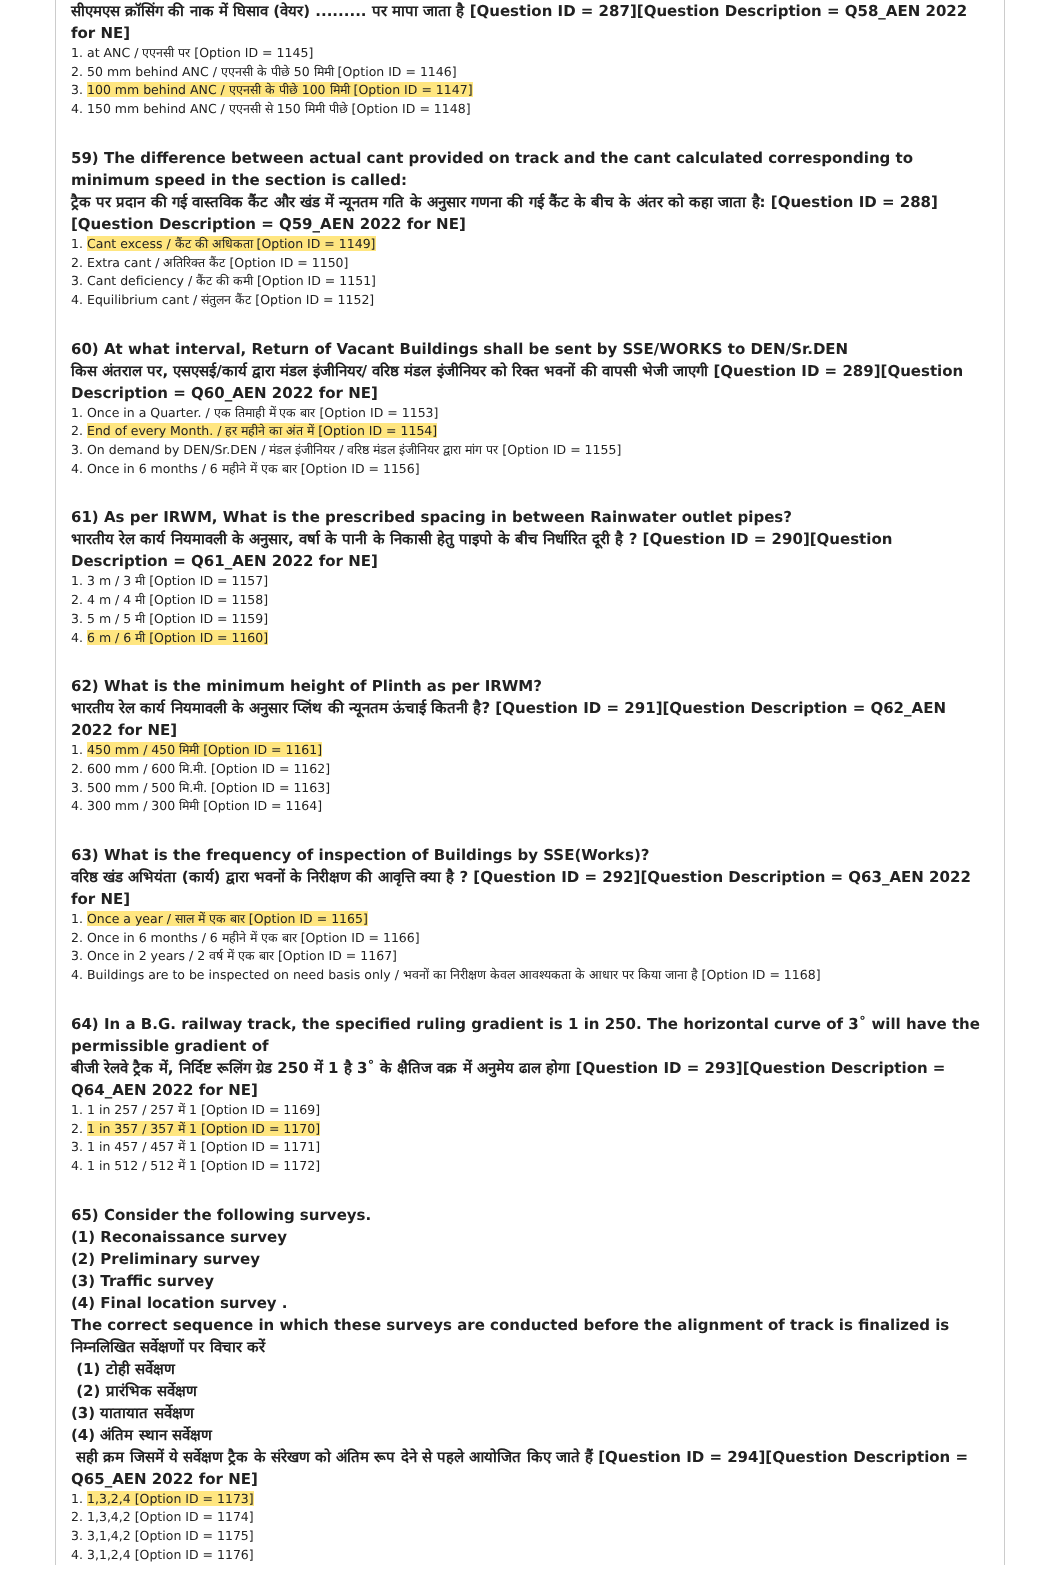सीएमएस क्रॉसिंग की नाक में घिसाव (वेयर) ......... पर मापा जाता है [Question ID = 287][Question Description = Q58_AEN 2022 for NE]
1. at ANC / एएनसी पर [Option ID = 1145]
2. 50 mm behind ANC / एएनसी के पीछे 50 मिमी [Option ID = 1146]
3. 100 mm behind ANC / एएनसी के पीछे 100 मिमी [Option ID = 1147]
4. 150 mm behind ANC / एएनसी से 150 मिमी पीछे [Option ID = 1148]
59) The difference between actual cant provided on track and the cant calculated corresponding to minimum speed in the section is called:
ट्रैक पर प्रदान की गई वास्तविक कैंट और खंड में न्यूनतम गति के अनुसार गणना की गई कैंट के बीच के अंतर को कहा जाता है: [Question ID = 288][Question Description = Q59_AEN 2022 for NE]
1. Cant excess / कैंट की अधिकता [Option ID = 1149]
2. Extra cant / अतिरिक्त कैंट [Option ID = 1150]
3. Cant deficiency / कैंट की कमी [Option ID = 1151]
4. Equilibrium cant / संतुलन कैंट [Option ID = 1152]
60) At what interval, Return of Vacant Buildings shall be sent by SSE/WORKS to DEN/Sr.DEN
किस अंतराल पर, एसएसई/कार्य द्वारा मंडल इंजीनियर/ वरिष्ठ मंडल इंजीनियर को रिक्त भवनों की वापसी भेजी जाएगी [Question ID = 289][Question Description = Q60_AEN 2022 for NE]
1. Once in a Quarter. / एक तिमाही में एक बार [Option ID = 1153]
2. End of every Month. / हर महीने का अंत में [Option ID = 1154]
3. On demand by DEN/Sr.DEN / मंडल इंजीनियर / वरिष्ठ मंडल इंजीनियर द्वारा मांग पर [Option ID = 1155]
4. Once in 6 months / 6 महीने में एक बार [Option ID = 1156]
61) As per IRWM, What is the prescribed spacing in between Rainwater outlet pipes?
भारतीय रेल कार्य नियमावली के अनुसार, वर्षा के पानी के निकासी हेतु पाइपो के बीच निर्धारित दूरी है ? [Question ID = 290][Question Description = Q61_AEN 2022 for NE]
1. 3 m / 3 मी [Option ID = 1157]
2. 4 m / 4 मी [Option ID = 1158]
3. 5 m / 5 मी [Option ID = 1159]
4. 6 m / 6 मी [Option ID = 1160]
62) What is the minimum height of Plinth as per IRWM?
भारतीय रेल कार्य नियमावली के अनुसार प्लिंथ की न्यूनतम ऊंचाई कितनी है? [Question ID = 291][Question Description = Q62_AEN 2022 for NE]
1. 450 mm / 450 मिमी [Option ID = 1161]
2. 600 mm / 600 मि.मी. [Option ID = 1162]
3. 500 mm / 500 मि.मी. [Option ID = 1163]
4. 300 mm / 300 मिमी [Option ID = 1164]
63) What is the frequency of inspection of Buildings by SSE(Works)?
वरिष्ठ खंड अभियंता (कार्य) द्वारा भवनों के निरीक्षण की आवृत्ति क्या है ? [Question ID = 292][Question Description = Q63_AEN 2022 for NE]
1. Once a year / साल में एक बार [Option ID = 1165]
2. Once in 6 months / 6 महीने में एक बार [Option ID = 1166]
3. Once in 2 years / 2 वर्ष में एक बार [Option ID = 1167]
4. Buildings are to be inspected on need basis only / भवनों का निरीक्षण केवल आवश्यकता के आधार पर किया जाना है [Option ID = 1168]
64) In a B.G. railway track, the specified ruling gradient is 1 in 250. The horizontal curve of 3˚ will have the permissible gradient of
बीजी रेलवे ट्रैक में, निर्दिष्ट रूलिंग ग्रेड 250 में 1 है 3˚ के क्षैतिज वक्र में अनुमेय ढाल होगा [Question ID = 293][Question Description = Q64_AEN 2022 for NE]
1. 1 in 257 / 257 में 1 [Option ID = 1169]
2. 1 in 357 / 357 में 1 [Option ID = 1170]
3. 1 in 457 / 457 में 1 [Option ID = 1171]
4. 1 in 512 / 512 में 1 [Option ID = 1172]
65) Consider the following surveys.
(1) Reconaissance survey
(2) Preliminary survey
(3) Traffic survey
(4) Final location survey .
The correct sequence in which these surveys are conducted before the alignment of track is finalized is
निम्नलिखित सर्वेक्षणों पर विचार करें
(1) टोही सर्वेक्षण
(2) प्रारंभिक सर्वेक्षण
(3) यातायात सर्वेक्षण
(4) अंतिम स्थान सर्वेक्षण
सही क्रम जिसमें ये सर्वेक्षण ट्रैक के संरेखण को अंतिम रूप देने से पहले आयोजित किए जाते हैं [Question ID = 294][Question Description = Q65_AEN 2022 for NE]
1. 1,3,2,4 [Option ID = 1173]
2. 1,3,4,2 [Option ID = 1174]
3. 3,1,4,2 [Option ID = 1175]
4. 3,1,2,4 [Option ID = 1176]